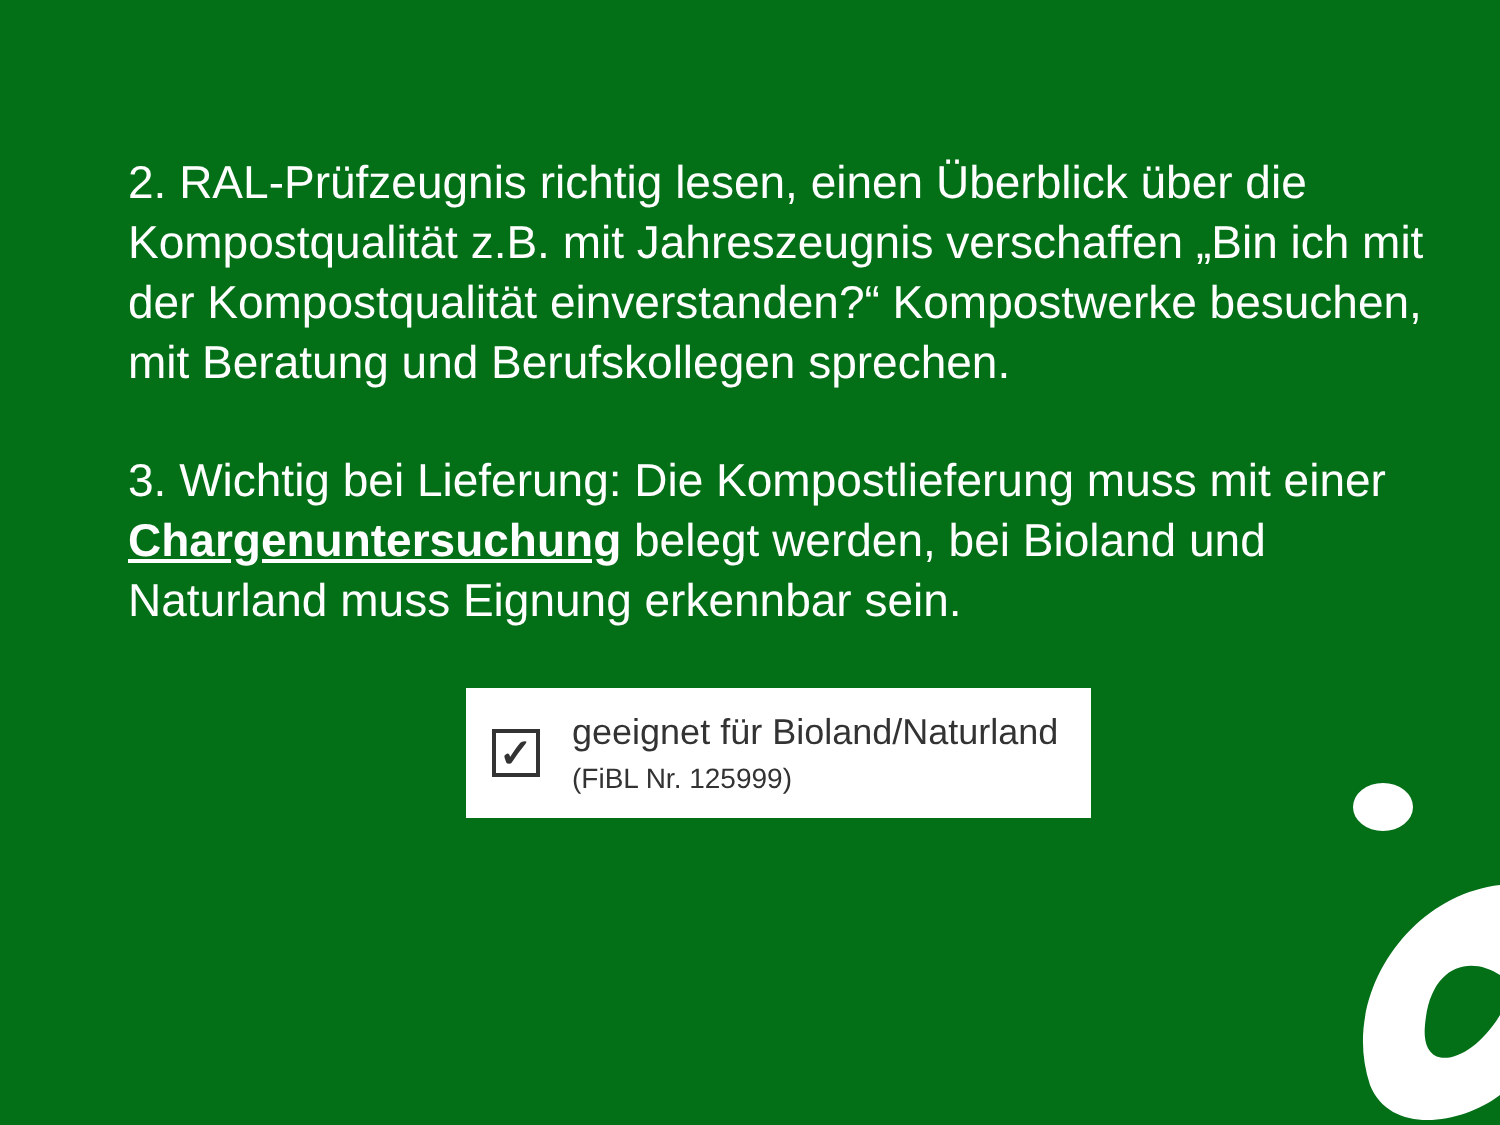2. RAL-Prüfzeugnis richtig lesen, einen Überblick über die Kompostqualität z.B. mit Jahreszeugnis verschaffen „Bin ich mit der Kompostqualität einverstanden?“ Kompostwerke besuchen, mit Beratung und Berufskollegen sprechen.
3. Wichtig bei Lieferung: Die Kompostlieferung muss mit einer Chargenuntersuchung belegt werden, bei Bioland und Naturland muss Eignung erkennbar sein.
✓
geeignet für Bioland/Naturland
(FiBL Nr. 125999)